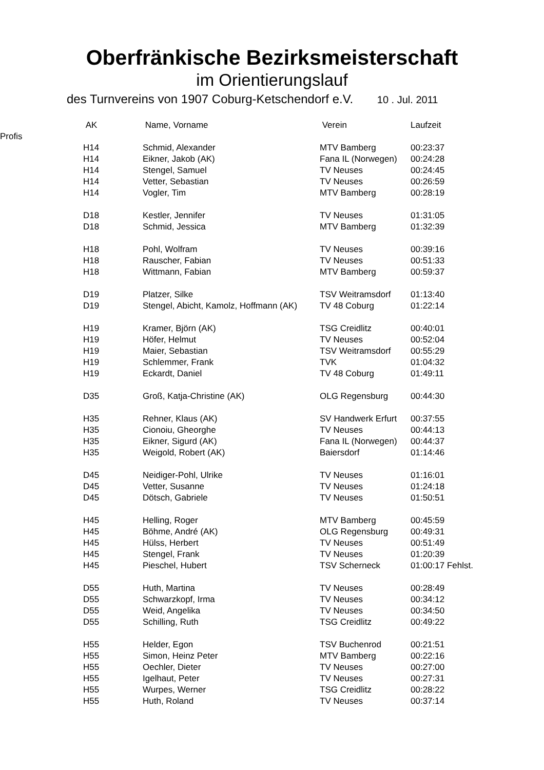Oberfränkische Bezirksmeisterschaft
im Orientierungslauf
des Turnvereins von 1907 Coburg-Ketschendorf e.V. 10 . Jul. 2011
| | AK | Name, Vorname | Verein | Laufzeit |
| --- | --- | --- | --- | --- |
| Profis | | | | |
| | H14 | Schmid, Alexander | MTV Bamberg | 00:23:37 |
| | H14 | Eikner, Jakob (AK) | Fana IL (Norwegen) | 00:24:28 |
| | H14 | Stengel, Samuel | TV Neuses | 00:24:45 |
| | H14 | Vetter, Sebastian | TV Neuses | 00:26:59 |
| | H14 | Vogler, Tim | MTV Bamberg | 00:28:19 |
| | D18 | Kestler, Jennifer | TV Neuses | 01:31:05 |
| | D18 | Schmid, Jessica | MTV Bamberg | 01:32:39 |
| | H18 | Pohl, Wolfram | TV Neuses | 00:39:16 |
| | H18 | Rauscher, Fabian | TV Neuses | 00:51:33 |
| | H18 | Wittmann, Fabian | MTV Bamberg | 00:59:37 |
| | D19 | Platzer, Silke | TSV Weitramsdorf | 01:13:40 |
| | D19 | Stengel, Abicht, Kamolz, Hoffmann (AK) | TV 48 Coburg | 01:22:14 |
| | H19 | Kramer, Björn (AK) | TSG Creidlitz | 00:40:01 |
| | H19 | Höfer, Helmut | TV Neuses | 00:52:04 |
| | H19 | Maier, Sebastian | TSV Weitramsdorf | 00:55:29 |
| | H19 | Schlemmer, Frank | TVK | 01:04:32 |
| | H19 | Eckardt, Daniel | TV 48 Coburg | 01:49:11 |
| | D35 | Groß, Katja-Christine (AK) | OLG Regensburg | 00:44:30 |
| | H35 | Rehner, Klaus (AK) | SV Handwerk Erfurt | 00:37:55 |
| | H35 | Cionoiu, Gheorghe | TV Neuses | 00:44:13 |
| | H35 | Eikner, Sigurd (AK) | Fana IL (Norwegen) | 00:44:37 |
| | H35 | Weigold, Robert (AK) | Baiersdorf | 01:14:46 |
| | D45 | Neidiger-Pohl, Ulrike | TV Neuses | 01:16:01 |
| | D45 | Vetter, Susanne | TV Neuses | 01:24:18 |
| | D45 | Dötsch, Gabriele | TV Neuses | 01:50:51 |
| | H45 | Helling, Roger | MTV Bamberg | 00:45:59 |
| | H45 | Böhme, André (AK) | OLG Regensburg | 00:49:31 |
| | H45 | Hülss, Herbert | TV Neuses | 00:51:49 |
| | H45 | Stengel, Frank | TV Neuses | 01:20:39 |
| | H45 | Pieschel, Hubert | TSV Scherneck | 01:00:17 Fehlst. |
| | D55 | Huth, Martina | TV Neuses | 00:28:49 |
| | D55 | Schwarzkopf, Irma | TV Neuses | 00:34:12 |
| | D55 | Weid, Angelika | TV Neuses | 00:34:50 |
| | D55 | Schilling, Ruth | TSG Creidlitz | 00:49:22 |
| | H55 | Helder, Egon | TSV Buchenrod | 00:21:51 |
| | H55 | Simon, Heinz Peter | MTV Bamberg | 00:22:16 |
| | H55 | Oechler, Dieter | TV Neuses | 00:27:00 |
| | H55 | Igelhaut, Peter | TV Neuses | 00:27:31 |
| | H55 | Wurpes, Werner | TSG Creidlitz | 00:28:22 |
| | H55 | Huth, Roland | TV Neuses | 00:37:14 |